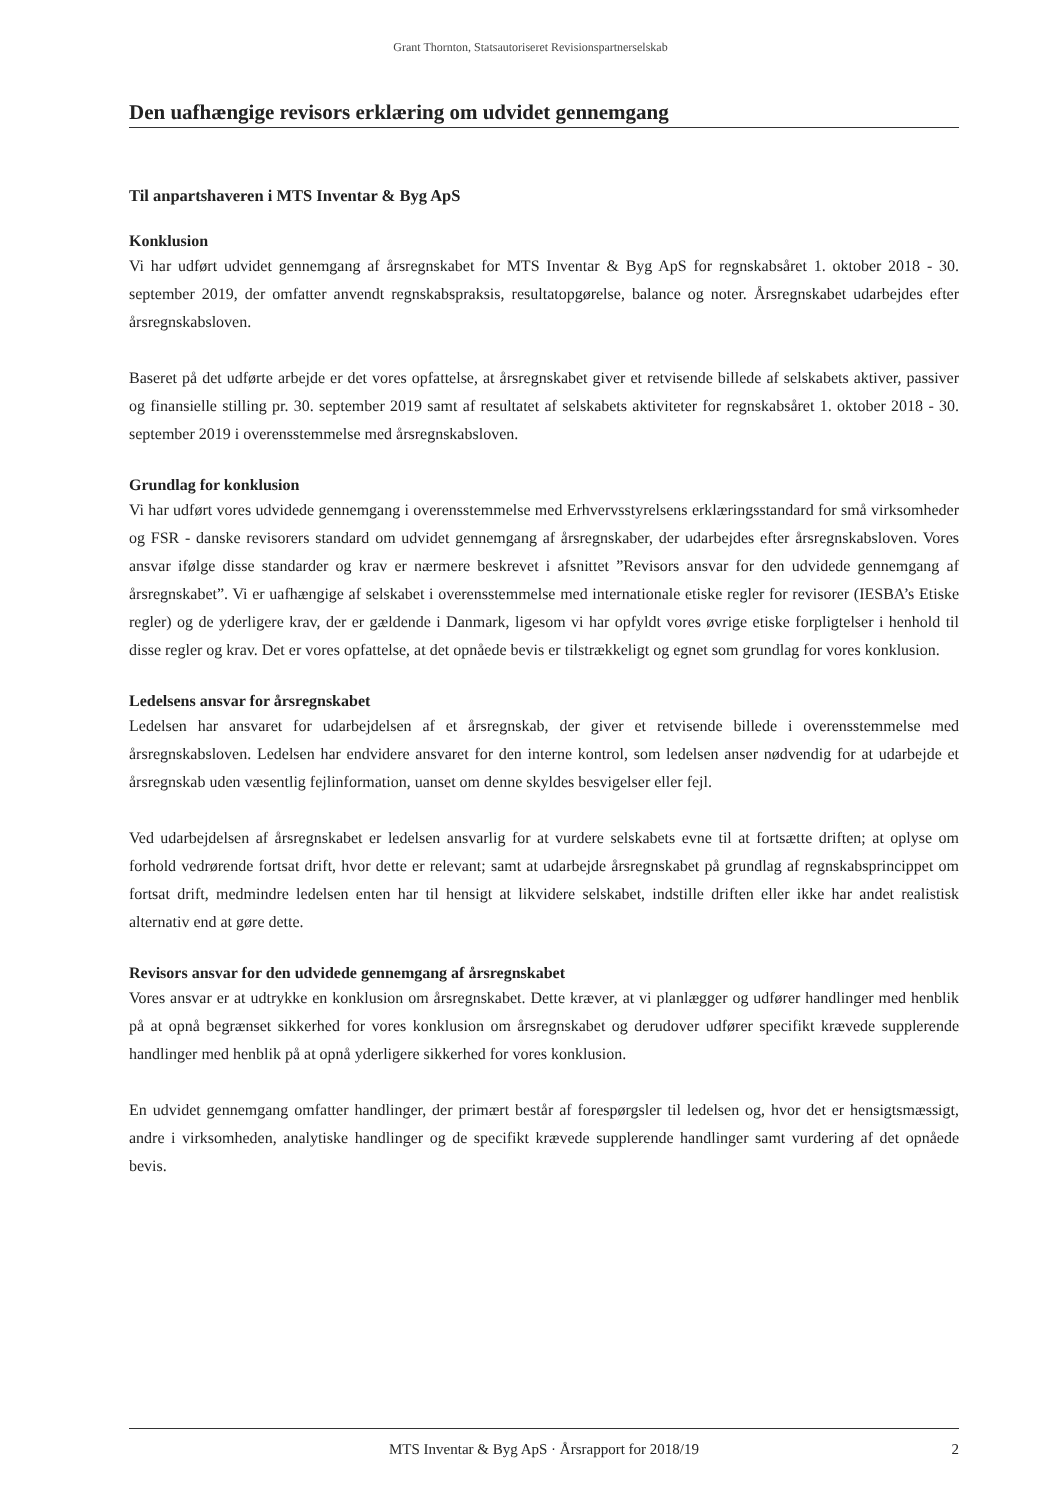Grant Thornton, Statsautoriseret Revisionspartnerselskab
Den uafhængige revisors erklæring om udvidet gennemgang
Til anpartshaveren i MTS Inventar & Byg ApS
Konklusion
Vi har udført udvidet gennemgang af årsregnskabet for MTS Inventar & Byg ApS for regnskabsåret 1. oktober 2018 - 30. september 2019, der omfatter anvendt regnskabspraksis, resultatopgørelse, balance og noter. Årsregnskabet udarbejdes efter årsregnskabsloven.
Baseret på det udførte arbejde er det vores opfattelse, at årsregnskabet giver et retvisende billede af selskabets aktiver, passiver og finansielle stilling pr. 30. september 2019 samt af resultatet af selskabets aktiviteter for regnskabsåret 1. oktober 2018 - 30. september 2019 i overensstemmelse med årsregnskabsloven.
Grundlag for konklusion
Vi har udført vores udvidede gennemgang i overensstemmelse med Erhvervsstyrelsens erklæringsstandard for små virksomheder og FSR - danske revisorers standard om udvidet gennemgang af årsregnskaber, der udarbejdes efter årsregnskabsloven. Vores ansvar ifølge disse standarder og krav er nærmere beskrevet i afsnittet ”Revisors ansvar for den udvidede gennemgang af årsregnskabet”. Vi er uafhængige af selskabet i overensstemmelse med internationale etiske regler for revisorer (IESBA’s Etiske regler) og de yderligere krav, der er gældende i Danmark, ligesom vi har opfyldt vores øvrige etiske forpligtelser i henhold til disse regler og krav. Det er vores opfattelse, at det opnåede bevis er tilstrækkeligt og egnet som grundlag for vores konklusion.
Ledelsens ansvar for årsregnskabet
Ledelsen har ansvaret for udarbejdelsen af et årsregnskab, der giver et retvisende billede i overensstemmelse med årsregnskabsloven. Ledelsen har endvidere ansvaret for den interne kontrol, som ledelsen anser nødvendig for at udarbejde et årsregnskab uden væsentlig fejlinformation, uanset om denne skyldes besvigelser eller fejl.
Ved udarbejdelsen af årsregnskabet er ledelsen ansvarlig for at vurdere selskabets evne til at fortsætte driften; at oplyse om forhold vedrørende fortsat drift, hvor dette er relevant; samt at udarbejde årsregnskabet på grundlag af regnskabsprincippet om fortsat drift, medmindre ledelsen enten har til hensigt at likvidere selskabet, indstille driften eller ikke har andet realistisk alternativ end at gøre dette.
Revisors ansvar for den udvidede gennemgang af årsregnskabet
Vores ansvar er at udtrykke en konklusion om årsregnskabet. Dette kræver, at vi planlægger og udfører handlinger med henblik på at opnå begrænset sikkerhed for vores konklusion om årsregnskabet og derudover udfører specifikt krævede supplerende handlinger med henblik på at opnå yderligere sikkerhed for vores konklusion.
En udvidet gennemgang omfatter handlinger, der primært består af forespørgsler til ledelsen og, hvor det er hensigtsmæssigt, andre i virksomheden, analytiske handlinger og de specifikt krævede supplerende handlinger samt vurdering af det opnåede bevis.
MTS Inventar & Byg ApS · Årsrapport for 2018/19 2